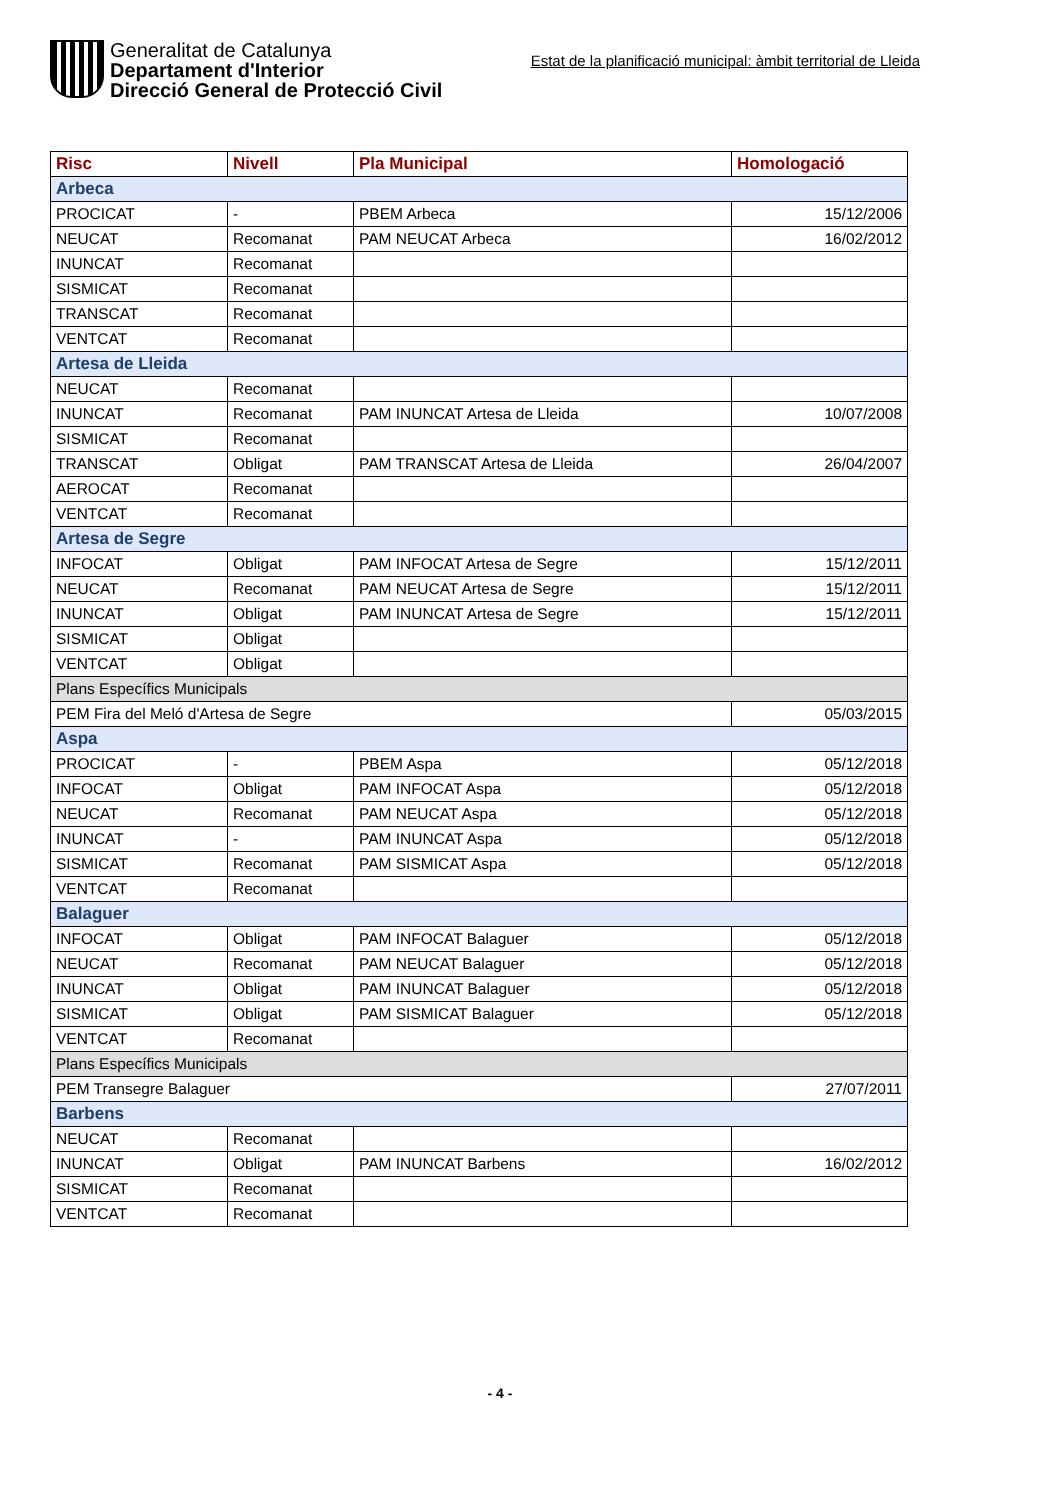Generalitat de Catalunya
Departament d'Interior
Direcció General de Protecció Civil
Estat de la planificació municipal: àmbit territorial de Lleida
| Risc | Nivell | Pla Municipal | Homologació |
| --- | --- | --- | --- |
| Arbeca | | | |
| PROCICAT | - | PBEM Arbeca | 15/12/2006 |
| NEUCAT | Recomanat | PAM NEUCAT Arbeca | 16/02/2012 |
| INUNCAT | Recomanat | | |
| SISMICAT | Recomanat | | |
| TRANSCAT | Recomanat | | |
| VENTCAT | Recomanat | | |
| Artesa de Lleida | | | |
| NEUCAT | Recomanat | | |
| INUNCAT | Recomanat | PAM INUNCAT Artesa de Lleida | 10/07/2008 |
| SISMICAT | Recomanat | | |
| TRANSCAT | Obligat | PAM TRANSCAT Artesa de Lleida | 26/04/2007 |
| AEROCAT | Recomanat | | |
| VENTCAT | Recomanat | | |
| Artesa de Segre | | | |
| INFOCAT | Obligat | PAM INFOCAT Artesa de Segre | 15/12/2011 |
| NEUCAT | Recomanat | PAM NEUCAT Artesa de Segre | 15/12/2011 |
| INUNCAT | Obligat | PAM INUNCAT Artesa de Segre | 15/12/2011 |
| SISMICAT | Obligat | | |
| VENTCAT | Obligat | | |
| Plans Específics Municipals | | | |
| PEM Fira del Meló d'Artesa de Segre | | | 05/03/2015 |
| Aspa | | | |
| PROCICAT | - | PBEM Aspa | 05/12/2018 |
| INFOCAT | Obligat | PAM INFOCAT Aspa | 05/12/2018 |
| NEUCAT | Recomanat | PAM NEUCAT Aspa | 05/12/2018 |
| INUNCAT | - | PAM INUNCAT Aspa | 05/12/2018 |
| SISMICAT | Recomanat | PAM SISMICAT Aspa | 05/12/2018 |
| VENTCAT | Recomanat | | |
| Balaguer | | | |
| INFOCAT | Obligat | PAM INFOCAT Balaguer | 05/12/2018 |
| NEUCAT | Recomanat | PAM NEUCAT Balaguer | 05/12/2018 |
| INUNCAT | Obligat | PAM INUNCAT Balaguer | 05/12/2018 |
| SISMICAT | Obligat | PAM SISMICAT Balaguer | 05/12/2018 |
| VENTCAT | Recomanat | | |
| Plans Específics Municipals | | | |
| PEM Transegre Balaguer | | | 27/07/2011 |
| Barbens | | | |
| NEUCAT | Recomanat | | |
| INUNCAT | Obligat | PAM INUNCAT Barbens | 16/02/2012 |
| SISMICAT | Recomanat | | |
| VENTCAT | Recomanat | | |
- 4 -